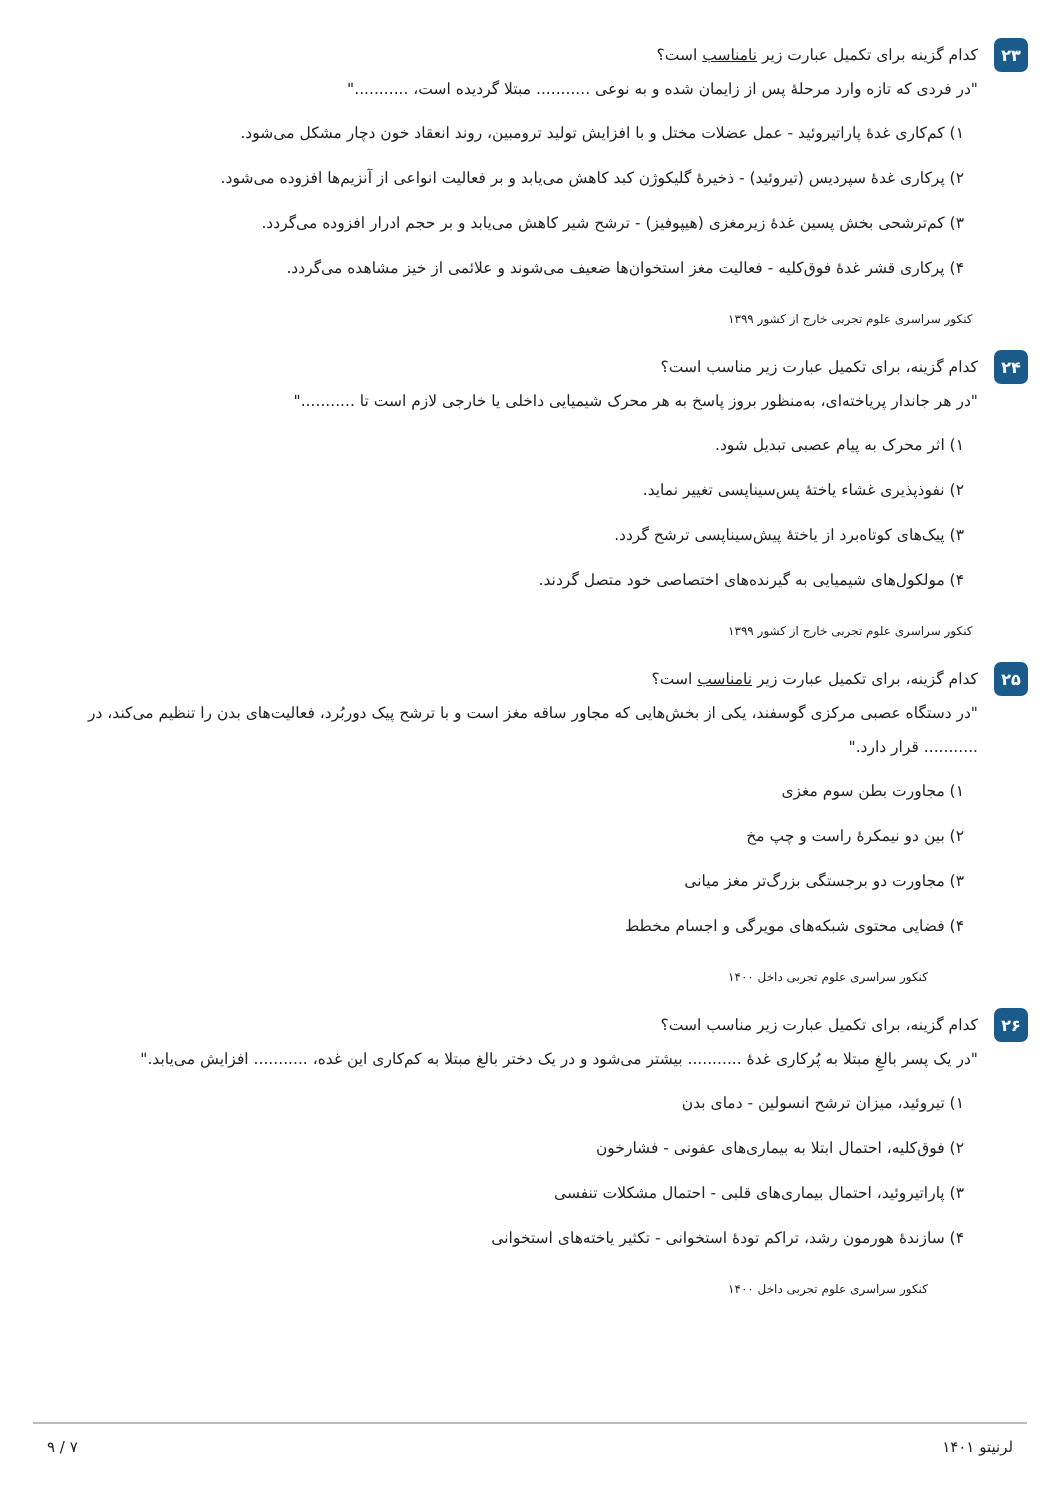۲۳
کدام گزینه برای تکمیل عبارت زیر نامناسب است؟
"در فردی که تازه وارد مرحلهٔ پس از زایمان شده و به نوعی ........... مبتلا گردیده است، ..........."
۱) کم‌کاری غدهٔ پاراتیروئید - عمل عضلات مختل و با افزایش تولید ترومبین، روند انعقاد خون دچار مشکل می‌شود.
۲) پرکاری غدهٔ سپردیس (تیروئید) - ذخیرهٔ گلیکوژن کبد کاهش می‌یابد و بر فعالیت انواعی از آنزیم‌ها افزوده می‌شود.
۳) کم‌ترشحی بخش پسین غدهٔ زیرمغزی (هیپوفیز) - ترشح شیر کاهش می‌یابد و بر حجم ادرار افزوده می‌گردد.
۴) پرکاری قشر غدهٔ فوق‌کلیه - فعالیت مغز استخوان‌ها ضعیف می‌شوند و علائمی از خیز مشاهده می‌گردد.
کنکور سراسری علوم تجربی خارج از کشور ۱۳۹۹
۲۴
کدام گزینه، برای تکمیل عبارت زیر مناسب است؟
"در هر جاندار پریاخته‌ای، به‌منظور بروز پاسخ به هر محرک شیمیایی داخلی یا خارجی لازم است تا ..........."
۱) اثر محرک به پیام عصبی تبدیل شود.
۲) نفوذپذیری غشاء یاختهٔ پس‌سیناپسی تغییر نماید.
۳) پیک‌های کوتاه‌برد از یاختهٔ پیش‌سیناپسی ترشح گردد.
۴) مولکول‌های شیمیایی به گیرنده‌های اختصاصی خود متصل گردند.
کنکور سراسری علوم تجربی خارج از کشور ۱۳۹۹
۲۵
کدام گزینه، برای تکمیل عبارت زیر نامناسب است؟
"در دستگاه عصبی مرکزی گوسفند، یکی از بخش‌هایی که مجاور ساقه مغز است و با ترشح پیک دوربُرد، فعالیت‌های بدن را تنظیم می‌کند، در ........... قرار دارد."
۱) مجاورت بطن سوم مغزی
۲) بین دو نیمکرهٔ راست و چپ مخ
۳) مجاورت دو برجستگی بزرگ‌تر مغز میانی
۴) فضایی محتوی شبکه‌های مویرگی و اجسام مخطط
کنکور سراسری علوم تجربی داخل ۱۴۰۰
۲۶
کدام گزینه، برای تکمیل عبارت زیر مناسب است؟
"در یک پسر بالغِ مبتلا به پُرکاری غدهٔ ........... بیشتر می‌شود و در یک دختر بالغ مبتلا به کم‌کاری این غده، ........... افزایش می‌یابد."
۱) تیروئید، میزان ترشح انسولین - دمای بدن
۲) فوق‌کلیه، احتمال ابتلا به بیماری‌های عفونی - فشارخون
۳) پاراتیروئید، احتمال بیماری‌های قلبی - احتمال مشکلات تنفسی
۴) سازندهٔ هورمون رشد، تراکم تودهٔ استخوانی - تکثیر یاخته‌های استخوانی
کنکور سراسری علوم تجربی داخل ۱۴۰۰
لرنیتو ۱۴۰۱ ۷ / ۹